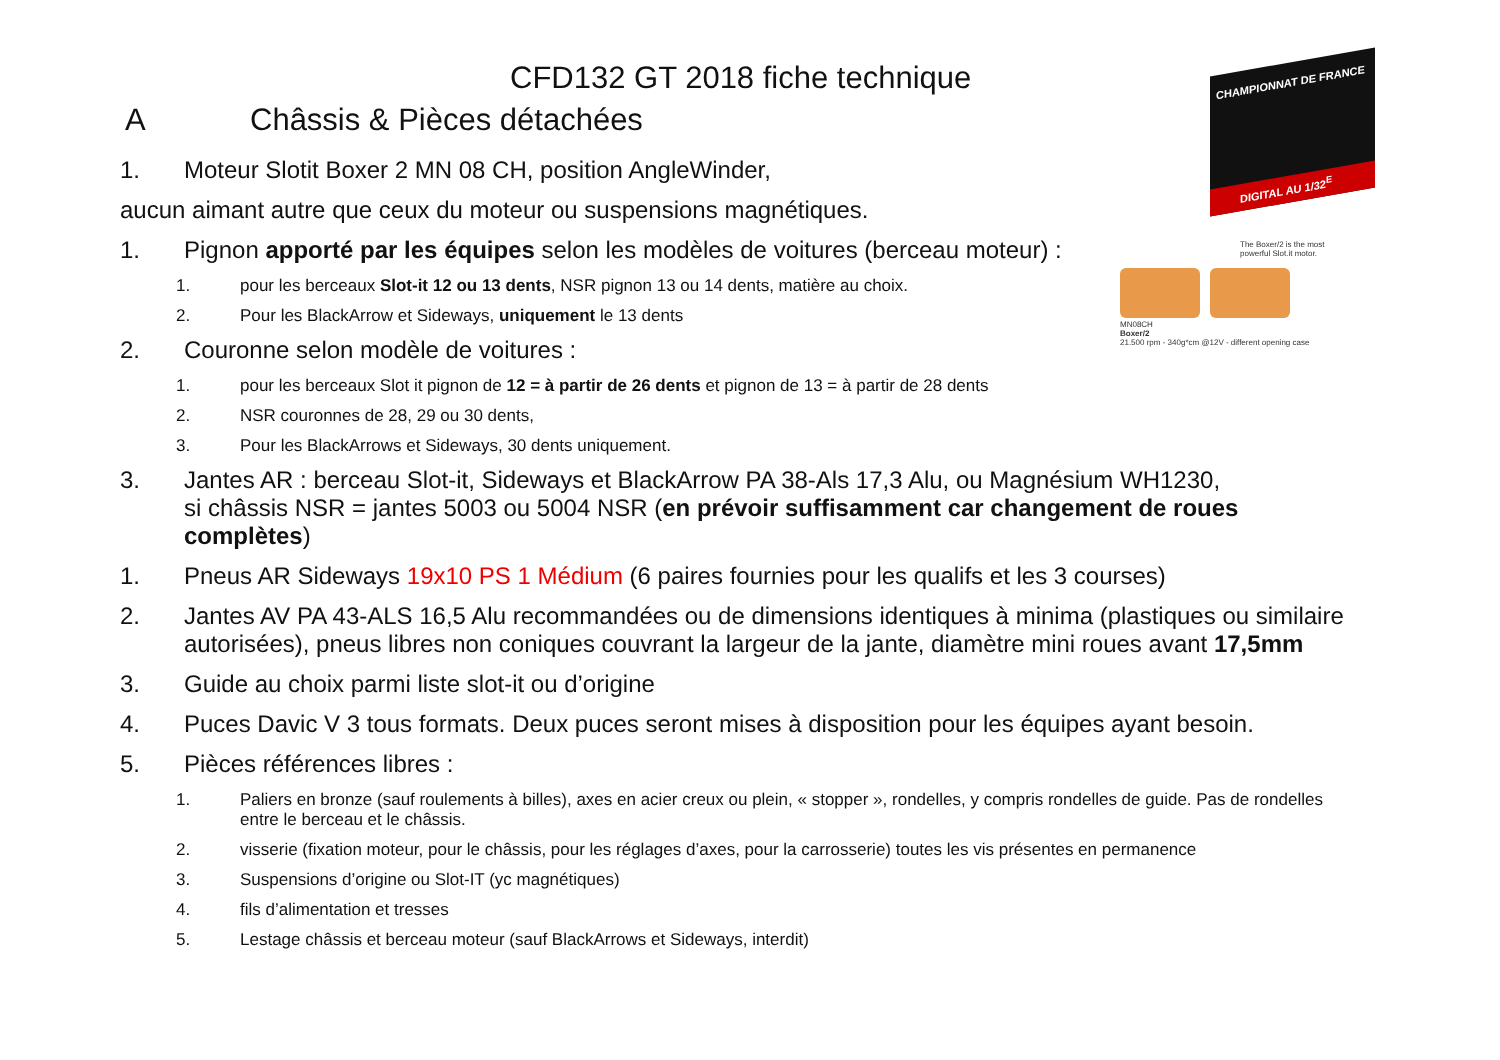CHAMPIONNAT DE FRANCE
DIGITAL AU 1/32<sup>E</sup>
The Boxer/2 is the most powerful Slot.it motor.
MN08CH
Boxer/2
21.500 rpm - 340g*cm @12V - different opening case
CFD132 GT 2018 fiche technique
A Châssis & Pièces détachées
1. Moteur Slotit Boxer 2 MN 08 CH, position AngleWinder,
aucun aimant autre que ceux du moteur ou suspensions magnétiques.
1. Pignon apporté par les équipes selon les modèles de voitures (berceau moteur) :
1. pour les berceaux Slot-it 12 ou 13 dents, NSR pignon 13 ou 14 dents, matière au choix.
2. Pour les BlackArrow et Sideways, uniquement le 13 dents
2. Couronne selon modèle de voitures :
1. pour les berceaux Slot it pignon de 12 = à partir de 26 dents et pignon de 13 = à partir de 28 dents
2. NSR couronnes de 28, 29 ou 30 dents,
3. Pour les BlackArrows et Sideways, 30 dents uniquement.
3. Jantes AR : berceau Slot-it, Sideways et BlackArrow PA 38-Als 17,3 Alu, ou Magnésium WH1230,
si châssis NSR = jantes 5003 ou 5004 NSR (en prévoir suffisamment car changement de roues complètes)
1. Pneus AR Sideways 19x10 PS 1 Médium (6 paires fournies pour les qualifs et les 3 courses)
2. Jantes AV PA 43-ALS 16,5 Alu recommandées ou de dimensions identiques à minima (plastiques ou similaire autorisées), pneus libres non coniques couvrant la largeur de la jante, diamètre mini roues avant 17,5mm
3. Guide au choix parmi liste slot-it ou d’origine
4. Puces Davic V 3 tous formats. Deux puces seront mises à disposition pour les équipes ayant besoin.
5. Pièces références libres :
1. Paliers en bronze (sauf roulements à billes), axes en acier creux ou plein, « stopper », rondelles, y compris rondelles de guide. Pas de rondelles entre le berceau et le châssis.
2. visserie (fixation moteur, pour le châssis, pour les réglages d’axes, pour la carrosserie) toutes les vis présentes en permanence
3. Suspensions d’origine ou Slot-IT (yc magnétiques)
4. fils d’alimentation et tresses
5. Lestage châssis et berceau moteur (sauf BlackArrows et Sideways, interdit)